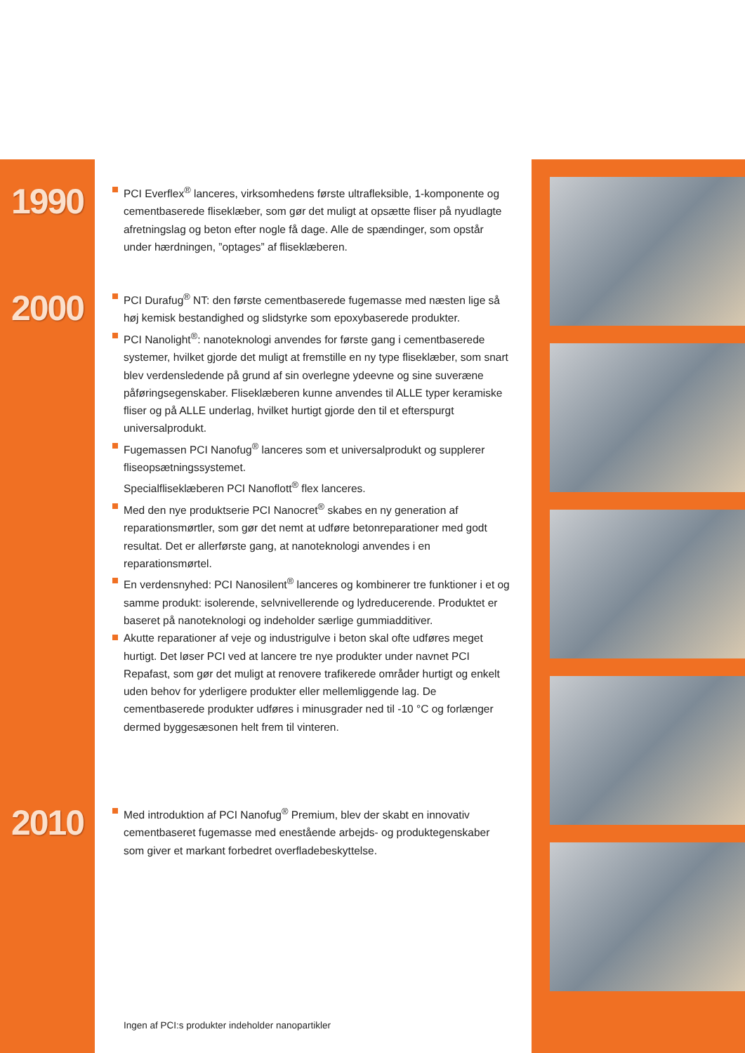1990
PCI Everflex<sup>®</sup> lanceres, virksomhedens første ultrafleksible, 1-komponente og cementbaserede fliseklæber, som gør det muligt at opsætte fliser på nyudlagte afretningslag og beton efter nogle få dage. Alle de spændinger, som opstår under hærdningen, ”optages” af fliseklæberen.
2000
PCI Durafug<sup>®</sup> NT: den første cementbaserede fugemasse med næsten lige så høj kemisk bestandighed og slidstyrke som epoxybaserede produkter.
PCI Nanolight<sup>®</sup>: nanoteknologi anvendes for første gang i cementbaserede systemer, hvilket gjorde det muligt at fremstille en ny type fliseklæber, som snart blev verdensledende på grund af sin overlegne ydeevne og sine suveræne påføringsegenskaber. Fliseklæberen kunne anvendes til ALLE typer keramiske fliser og på ALLE underlag, hvilket hurtigt gjorde den til et efterspurgt universalprodukt.
Fugemassen PCI Nanofug<sup>®</sup> lanceres som et universalprodukt og supplerer fliseopsætningssystemet.
Specialfliseklæberen PCI Nanoflott<sup>®</sup> flex lanceres.
Med den nye produktserie PCI Nanocret<sup>®</sup> skabes en ny generation af reparationsmørtler, som gør det nemt at udføre betonreparationer med godt resultat. Det er allerførste gang, at nanoteknologi anvendes i en reparationsmørtel.
En verdensnyhed: PCI Nanosilent<sup>®</sup> lanceres og kombinerer tre funktioner i et og samme produkt: isolerende, selvnivellerende og lydreducerende. Produktet er baseret på nanoteknologi og indeholder særlige gummiadditiver.
Akutte reparationer af veje og industrigulve i beton skal ofte udføres meget hurtigt. Det løser PCI ved at lancere tre nye produkter under navnet PCI Repafast, som gør det muligt at renovere trafikerede områder hurtigt og enkelt uden behov for yderligere produkter eller mellemliggende lag. De cementbaserede produkter udføres i minusgrader ned til -10 °C og forlænger dermed byggesæsonen helt frem til vinteren.
2010
Med introduktion af PCI Nanofug<sup>®</sup> Premium, blev der skabt en innovativ cementbaseret fugemasse med enestående arbejds- og produktegenskaber som giver et markant forbedret overfladebeskyttelse.
Ingen af PCI:s produkter indeholder nanopartikler